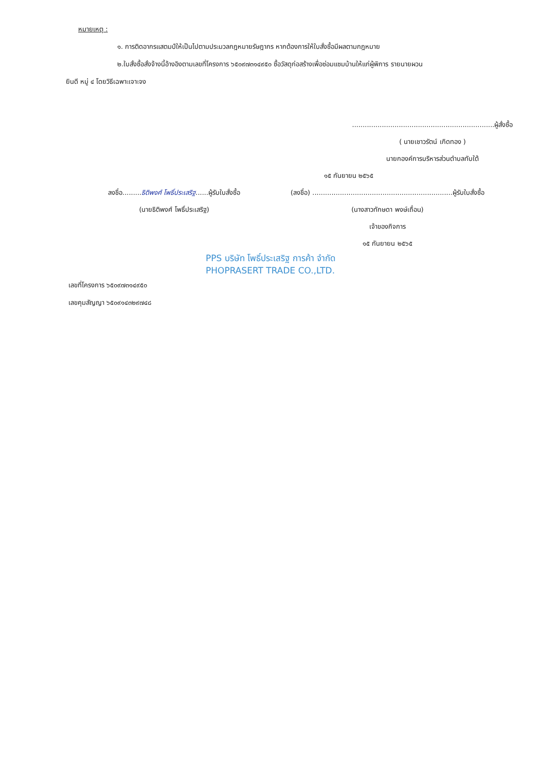หมายเหตุ :
๑. การติดอากรแสตมป์ให้เป็นไปตามประมวลกฎหมายรัษฎากร หากต้องการให้ใบสั่งซื้อมีผลตามกฎหมาย
๒.ใบสั่งซื้อสั่งจ้างนี้อ้างอิงตามเลขที่โครงการ ๖๕๐๙๗๓๑๔๙๕๐ ซื้อวัสดุก่อสร้างเพื่อซ่อมแซมบ้านให้แก่ผู้พิการ รายนายผวน
ยินดี หมู่ ๔ โดยวิธีเฉพาะเจาะจง
...................................................................ผู้สั่งซื้อ
( นายเชาวรัตน์ เกิดทอง )
นายกองค์การบริหารส่วนตำบลทับใต้
๑๕ กันยายน ๒๕๖๕
ลงชื่อ.........ธิติพงศ์ โพธิ์ประเสริฐ......ผู้รับใบสั่งซื้อ
(นายธิติพงศ์ โพธิ์ประเสริฐ)
(ลงชื่อ) ..................................................................ผู้รับใบสั่งซื้อ
(นางสาวทักษดา พงษ์เถื่อน)
เจ้าของกิจการ
๑๕ กันยายน ๒๕๖๕
PPS บริษัท โพธิ์ประเสริฐ การค้า จำกัด
PHOPRASERT TRADE CO.,LTD.
เลขที่โครงการ ๖๕๐๙๗๓๑๔๙๕๐
เลขคุมสัญญา ๖๕๐๙๑๔๓๒๙๗๔๘